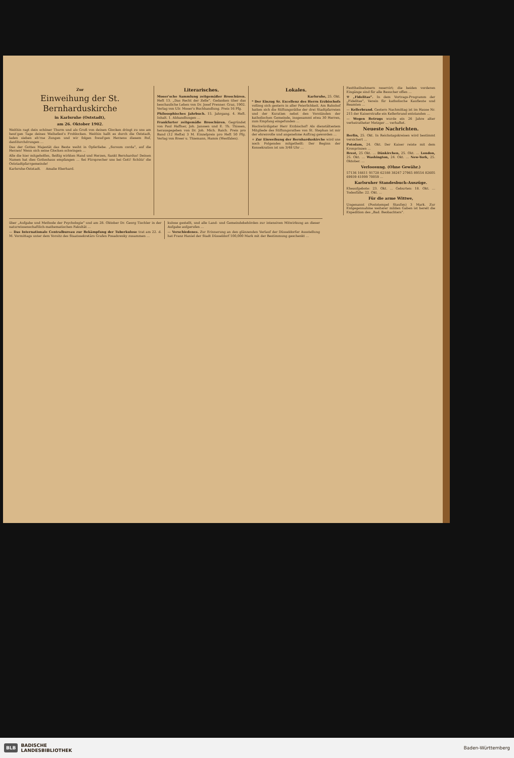Zur
Einweihung der St. Bernharduskirche
in Karlsruhe (Oststadt),
am 26. Oktober 1902.
Weithin ragt dein schöner Thurm und als Gruß von deinen Glocken dringt zu uns am heut'gen Tage deines Weihefest's Frohlocken. Weithin hallt es durch die Oststadt, laden sieben eh'rne Zungen und wir folgen freud'gen Herzens diesem Ruf, danfdurchdrungen …
Das der Gottes Majestät das Beste weiht in Opferliebe. „Sursum corda“, auf die Herzen! Wenn sich seine Glocken schwingen …
Alle die hier mitgeholfen, fleißig wirkten Hand und Herzen, Sankt Bernhardus! Deinen Namen hat dies Gotteshaus empfangen … Sei Fürsprecher uns bei Gott! Schütz' die Oststadtpfarrgemeinde!
Karlsruhe-Oststadt. Amalie Eberhard.
Literarisches.
Moser'sche Sammlung zeitgemäßer Broschüren. Heft 13. „Das Recht der Zelle“. Gedanken über das beschauliche Leben von Dr. Josef Prenner. Graz, 1902. Verlag von Ulr. Moser's Buchhandlung. Preis 16 Pfg.
Philosophisches Jahrbuch. 15. Jahrgang. 4. Heft. Inhalt. 1. Abhandlungen …
Frankfurter zeitgemäße Broschüren. Gegründet von Paul Haffner, Joh. Janssen und E. Th. Thissen, herausgegeben von Dr. Joh. Mich. Raich. Preis pro Band (12 Hefte) 3 M. Einzelpreis pro Heft 50 Pfg. Verlag von Breer u. Thiemann, Hamm (Westfalen).
Lokales.
Karlsruhe, 25. Okt.
* Der Einzug Sr. Excellenz des Herrn Erzbischofs vollzog sich gestern in aller Feierlichkeit. Am Bahnhof hatten sich die Stiftungsräthe der drei Stadtpfarreien und der Kuratien nebst den Vorständen der katholischen Gemeinde, insgesammt etwa 30 Herren, zum Empfang eingefunden …
Hochwürdigster Herr Erzbischof! Als dienstältestem Mitgliede des Stiftungsrathes von St. Stephan ist mir der ehrenvolle und angenehme Auftrag geworden …
+ Zur Einweihung der Bernharduskirche wird uns noch Folgendes mitgetheilt: Der Beginn der Konsekration ist um 3/48 Uhr …
Festtheilnehmern reservirt; die beiden vorderen Eingänge sind für alle Besucher offen …
⚒ „Fidelitas“. In dem Vortrags-Programm der „Fidelitas“, Verein für katholische Kaufleute und Beamten …
— Kellerbrand. Gestern Nachmittag ist im Hause Nr. 215 der Kaiserstraße ein Kellerbrand entstanden …
— Wegen Betrugs wurde ein 26 Jahre alter verheiratheter Metzger … verhaftet.
Neueste Nachrichten.
Berlin, 25. Okt. In Reichstagskreisen wird bestimmt versichert …
Potsdam, 24. Okt. Der Kaiser reiste mit dem Kronprinzen …
Brest, 25 Okt. … Dünkirchen, 25. Okt. … London, 25. Okt. … Washington, 24. Okt. … New-York, 25. Oktober. …
Verloosung. (Ohne Gewähr.)
57136 16611 91728 62188 38247 27965 89554 82605 69939 41099 70059 …
Karlsruher Standesbuch-Auszüge.
Eheaufgebote: 23. Okt. … Geburten: 18. Okt. … Todesfälle: 22. Okt. …
Für die arme Wittwe,
Ungenannt (Poststempel Staufen) 3 Mark. Zur Entgegennahme weiterer milden Gaben ist bereit die Expedition des „Bad. Beobachters“.
über „Aufgabe und Methode der Psychologie“ und am 28. Oktober Dr. Georg Tischler in der naturwissenschaftlich-mathematischen Fakultät …
— Das Internationale Centralbureau zur Bekämpfung der Tuberkulose trat am 22. d. M. Vormittags unter dem Vorsitz des Staatssekretärs Grafen Posadowsky zusammen …
kulose gestellt, und alle Land- und Gemeindebehörden zur intensiven Mitwirkung an dieser Aufgabe aufgerufen …
— Verschiedenes. Zur Erinnerung an den glänzenden Verlauf der Düsseldorfer Ausstellung hat Franz Haniel der Stadt Düsseldorf 100,000 Mark mit der Bestimmung geschenkt …
BLB BADISCHE
LANDESBIBLIOTHEK
Baden-Württemberg